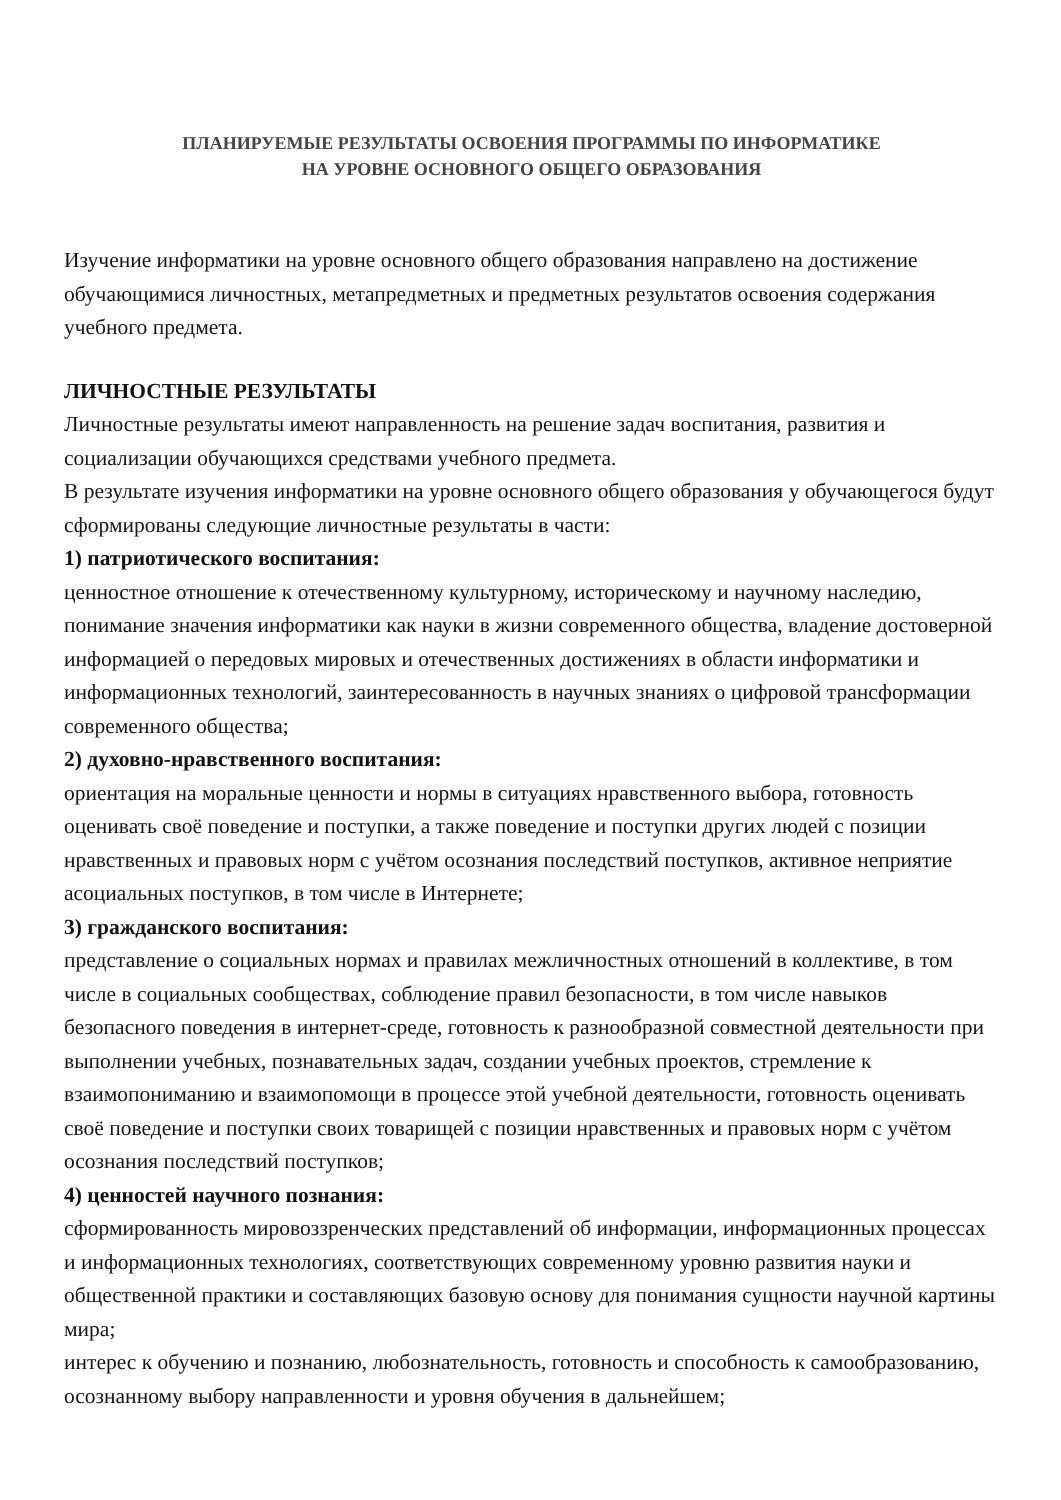ПЛАНИРУЕМЫЕ РЕЗУЛЬТАТЫ ОСВОЕНИЯ ПРОГРАММЫ ПО ИНФОРМАТИКЕ
НА УРОВНЕ ОСНОВНОГО ОБЩЕГО ОБРАЗОВАНИЯ
Изучение информатики на уровне основного общего образования направлено на достижение обучающимися личностных, метапредметных и предметных результатов освоения содержания учебного предмета.
ЛИЧНОСТНЫЕ РЕЗУЛЬТАТЫ
Личностные результаты имеют направленность на решение задач воспитания, развития и социализации обучающихся средствами учебного предмета.
В результате изучения информатики на уровне основного общего образования у обучающегося будут сформированы следующие личностные результаты в части:
1) патриотического воспитания:
ценностное отношение к отечественному культурному, историческому и научному наследию, понимание значения информатики как науки в жизни современного общества, владение достоверной информацией о передовых мировых и отечественных достижениях в области информатики и информационных технологий, заинтересованность в научных знаниях о цифровой трансформации современного общества;
2) духовно-нравственного воспитания:
ориентация на моральные ценности и нормы в ситуациях нравственного выбора, готовность оценивать своё поведение и поступки, а также поведение и поступки других людей с позиции нравственных и правовых норм с учётом осознания последствий поступков, активное неприятие асоциальных поступков, в том числе в Интернете;
3) гражданского воспитания:
представление о социальных нормах и правилах межличностных отношений в коллективе, в том числе в социальных сообществах, соблюдение правил безопасности, в том числе навыков безопасного поведения в интернет-среде, готовность к разнообразной совместной деятельности при выполнении учебных, познавательных задач, создании учебных проектов, стремление к взаимопониманию и взаимопомощи в процессе этой учебной деятельности, готовность оценивать своё поведение и поступки своих товарищей с позиции нравственных и правовых норм с учётом осознания последствий поступков;
4) ценностей научного познания:
сформированность мировоззренческих представлений об информации, информационных процессах и информационных технологиях, соответствующих современному уровню развития науки и общественной практики и составляющих базовую основу для понимания сущности научной картины мира;
интерес к обучению и познанию, любознательность, готовность и способность к самообразованию, осознанному выбору направленности и уровня обучения в дальнейшем;